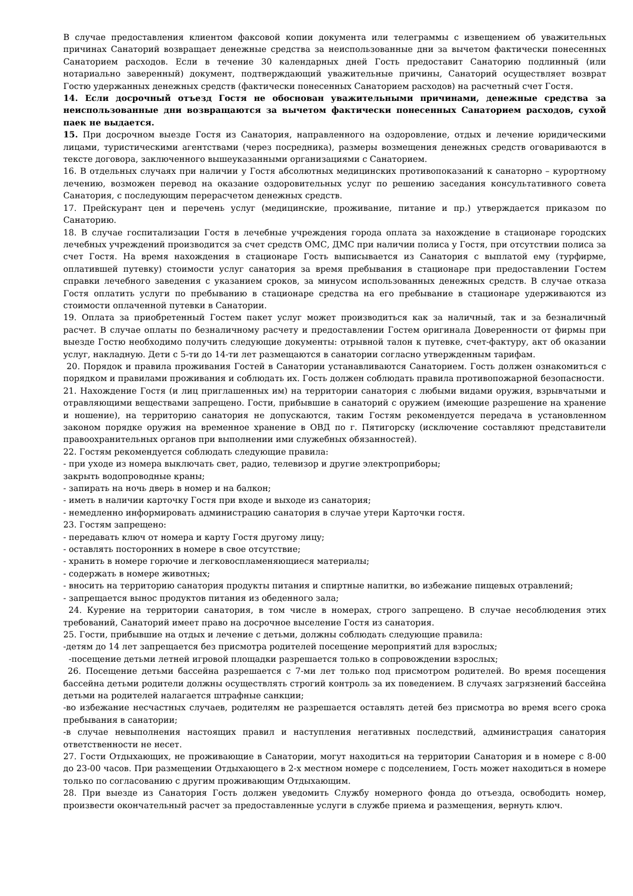В случае предоставления клиентом факсовой копии документа или телеграммы с извещением об уважительных причинах Санаторий возвращает денежные средства за неиспользованные дни за вычетом фактически понесенных Санаторием расходов. Если в течение 30 календарных дней Гость предоставит Санаторию подлинный (или нотариально заверенный) документ, подтверждающий уважительные причины, Санаторий осуществляет возврат Гостю удержанных денежных средств (фактически понесенных Санаторием расходов) на расчетный счет Гостя.
14. Если досрочный отъезд Гостя не обоснован уважительными причинами, денежные средства за неиспользованные дни возвращаются за вычетом фактически понесенных Санаторием расходов, сухой паек не выдается.
15. При досрочном выезде Гостя из Санатория, направленного на оздоровление, отдых и лечение юридическими лицами, туристическими агентствами (через посредника), размеры возмещения денежных средств оговариваются в тексте договора, заключенного вышеуказанными организациями с Санаторием.
16. В отдельных случаях при наличии у Гостя абсолютных медицинских противопоказаний к санаторно – курортному лечению, возможен перевод на оказание оздоровительных услуг по решению заседания консультативного совета Санатория, с последующим перерасчетом денежных средств.
17. Прейскурант цен и перечень услуг (медицинские, проживание, питание и пр.) утверждается приказом по Санаторию.
18. В случае госпитализации Гостя в лечебные учреждения города оплата за нахождение в стационаре городских лечебных учреждений производится за счет средств ОМС, ДМС при наличии полиса у Гостя, при отсутствии полиса за счет Гостя. На время нахождения в стационаре Гость выписывается из Санатория с выплатой ему (турфирме, оплатившей путевку) стоимости услуг санатория за время пребывания в стационаре при предоставлении Гостем справки лечебного заведения с указанием сроков, за минусом использованных денежных средств. В случае отказа Гостя оплатить услуги по пребыванию в стационаре средства на его пребывание в стационаре удерживаются из стоимости оплаченной путевки в Санатории.
19. Оплата за приобретенный Гостем пакет услуг может производиться как за наличный, так и за безналичный расчет. В случае оплаты по безналичному расчету и предоставлении Гостем оригинала Доверенности от фирмы при выезде Гостю необходимо получить следующие документы: отрывной талон к путевке, счет-фактуру, акт об оказании услуг, накладную. Дети с 5-ти до 14-ти лет размещаются в санатории согласно утвержденным тарифам.
20. Порядок и правила проживания Гостей в Санатории устанавливаются Санаторием. Гость должен ознакомиться с порядком и правилами проживания и соблюдать их. Гость должен соблюдать правила противопожарной безопасности.
21. Нахождение Гостя (и лиц приглашенных им) на территории санатория с любыми видами оружия, взрывчатыми и отравляющими веществами запрещено. Гости, прибывшие в санаторий с оружием (имеющие разрешение на хранение и ношение), на территорию санатория не допускаются, таким Гостям рекомендуется передача в установленном законом порядке оружия на временное хранение в ОВД по г. Пятигорску (исключение составляют представители правоохранительных органов при выполнении ими служебных обязанностей).
22. Гостям рекомендуется соблюдать следующие правила:
- при уходе из номера выключать свет, радио, телевизор и другие электроприборы;
закрыть водопроводные краны;
- запирать на ночь дверь в номер и на балкон;
- иметь в наличии карточку Гостя при входе и выходе из санатория;
- немедленно информировать администрацию санатория в случае утери Карточки гостя.
23. Гостям запрещено:
- передавать ключ от номера и карту Гостя другому лицу;
- оставлять посторонних в номере в свое отсутствие;
- хранить в номере горючие и легковоспламеняющиеся материалы;
- содержать в номере животных;
- вносить на территорию санатория продукты питания и спиртные напитки, во избежание пищевых отравлений;
- запрещается вынос продуктов питания из обеденного зала;
24. Курение на территории санатория, в том числе в номерах, строго запрещено. В случае несоблюдения этих требований, Санаторий имеет право на досрочное выселение Гостя из санатория.
25. Гости, прибывшие на отдых и лечение с детьми, должны соблюдать следующие правила:
-детям до 14 лет запрещается без присмотра родителей посещение мероприятий для взрослых;
-посещение детьми летней игровой площадки разрешается только в сопровождении взрослых;
26. Посещение детьми бассейна разрешается с 7-ми лет только под присмотром родителей. Во время посещения бассейна детьми родители должны осуществлять строгий контроль за их поведением. В случаях загрязнений бассейна детьми на родителей налагается штрафные санкции;
-во избежание несчастных случаев, родителям не разрешается оставлять детей без присмотра во время всего срока пребывания в санатории;
-в случае невыполнения настоящих правил и наступления негативных последствий, администрация санатория ответственности не несет.
27. Гости Отдыхающих, не проживающие в Санатории, могут находиться на территории Санатория и в номере с 8-00 до 23-00 часов. При размещении Отдыхающего в 2-х местном номере с подселением, Гость может находиться в номере только по согласованию с другим проживающим Отдыхающим.
28. При выезде из Санатория Гость должен уведомить Службу номерного фонда до отъезда, освободить номер, произвести окончательный расчет за предоставленные услуги в службе приема и размещения, вернуть ключ.